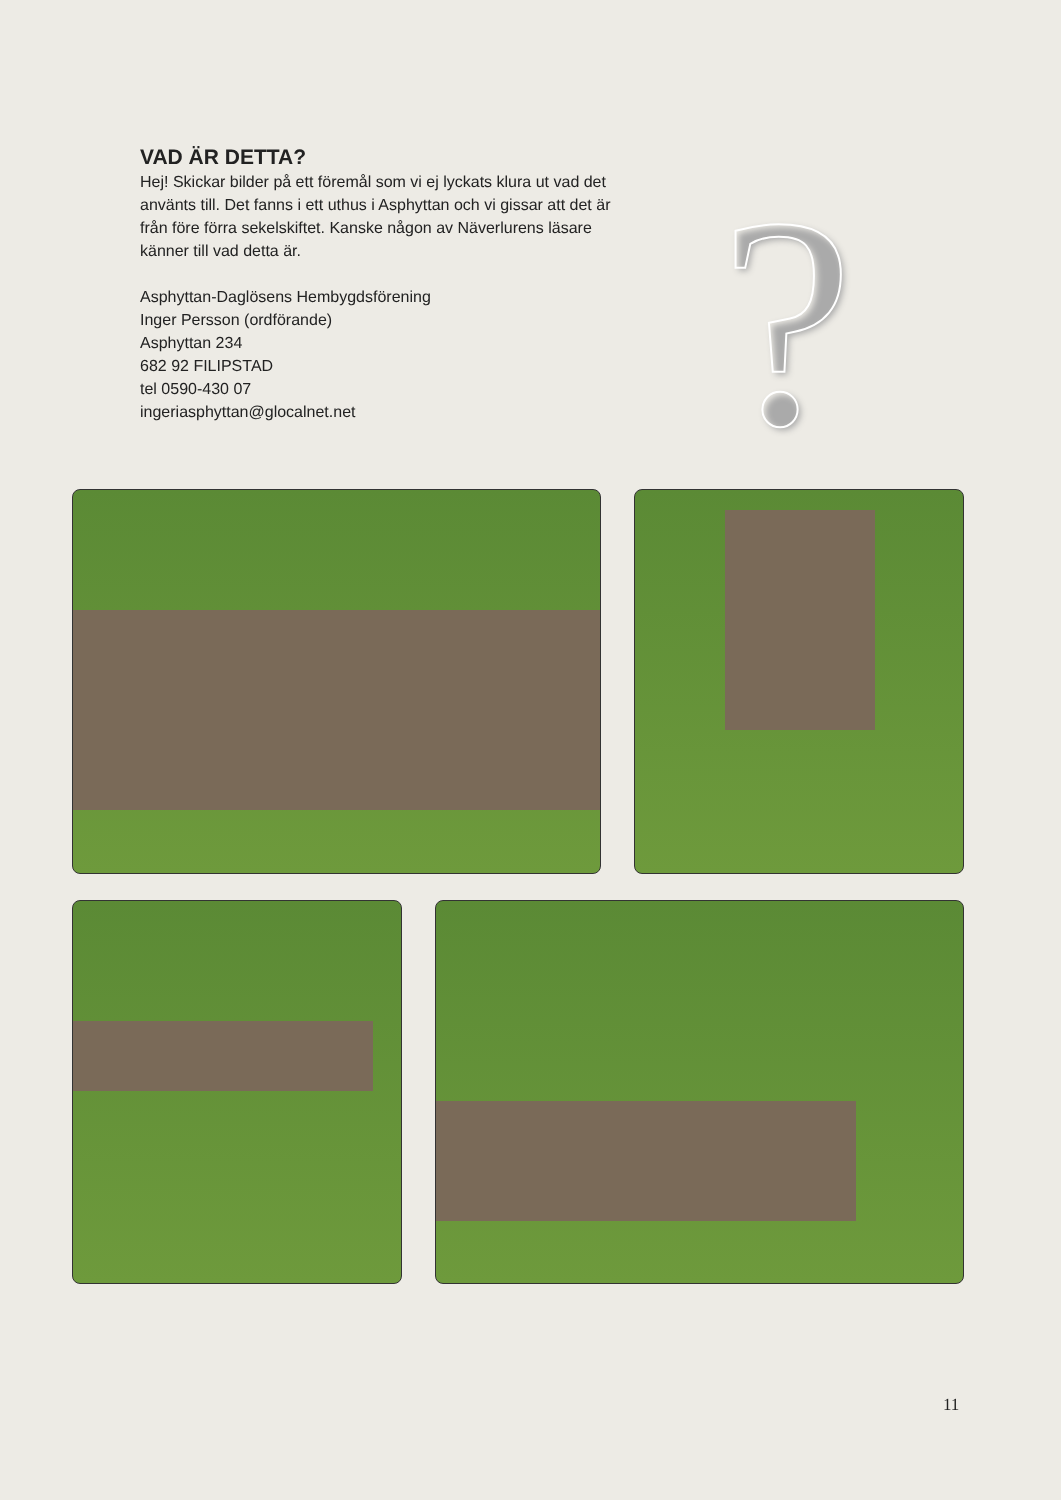VAD ÄR DETTA?
Hej! Skickar bilder på ett föremål som vi ej lyckats klura ut vad det använts till. Det fanns i ett uthus i Asphyttan och vi gissar att det är från före förra sekelskiftet. Kanske någon av Näverlurens läsare känner till vad detta är.
Asphyttan-Daglösens Hembygdsförening
Inger Persson (ordförande)
Asphyttan 234
682 92 FILIPSTAD
tel 0590-430 07
ingeriasphyttan@glocalnet.net
?
11